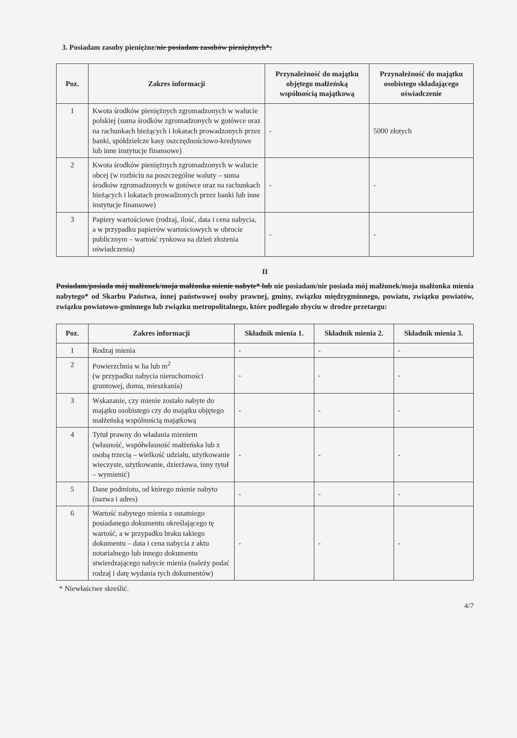3. Posiadam zasoby pieniężne/nie posiadam zasobów pieniężnych*:
| Poz. | Zakres informacji | Przynależność do majątku objętego małżeńską wspólnością majątkową | Przynależność do majątku osobistego składającego oświadczenie |
| --- | --- | --- | --- |
| 1 | Kwota środków pieniężnych zgromadzonych w walucie polskiej (suma środków zgromadzonych w gotówce oraz na rachunkach bieżących i lokatach prowadzonych przez banki, spółdzielcze kasy oszczędnościowo-kredytowe lub inne instytucje finansowe) | - | 5000 złotych |
| 2 | Kwota środków pieniężnych zgromadzonych w walucie obcej (w rozbiciu na poszczególne waluty – suma środków zgromadzonych w gotówce oraz na rachunkach bieżących i lokatach prowadzonych przez banki lub inne instytucje finansowe) | - | - |
| 3 | Papiery wartościowe (rodzaj, ilość, data i cena nabycia, a w przypadku papierów wartościowych w obrocie publicznym – wartość rynkowa na dzień złożenia oświadczenia) | - | - |
II
Posiadam/posiada mój małżonek/moja małżonka mienie nabyte* lub nie posiadam/nie posiada mój małżonek/moja małżonka mienia nabytego* od Skarbu Państwa, innej państwowej osoby prawnej, gminy, związku międzygminnego, powiatu, związku powiatów, związku powiatowo-gminnego lub związku metropolitalnego, które podlegało zbyciu w drodze przetargu:
| Poz. | Zakres informacji | Składnik mienia 1. | Składnik mienia 2. | Składnik mienia 3. |
| --- | --- | --- | --- | --- |
| 1 | Rodzaj mienia | - | - | - |
| 2 | Powierzchnia w ha lub m<sup>2</sup> (w przypadku nabycia nieruchomości gruntowej, domu, mieszkania) | - | - | - |
| 3 | Wskazanie, czy mienie zostało nabyte do majątku osobistego czy do majątku objętego małżeńską wspólnością majątkową | - | - | - |
| 4 | Tytuł prawny do władania mieniem (własność, współwłasność małżeńska lub z osobą trzecią – wielkość udziału, użytkowanie wieczyste, użytkowanie, dzierżawa, inny tytuł – wymienić) | - | - | - |
| 5 | Dane podmiotu, od którego mienie nabyto (nazwa i adres) | - | - | - |
| 6 | Wartość nabytego mienia z ostatniego posiadanego dokumentu określającego tę wartość, a w przypadku braku takiego dokumentu – data i cena nabycia z aktu notarialnego lub innego dokumentu stwierdzającego nabycie mienia (należy podać rodzaj i datę wydania tych dokumentów) | - | - | - |
* Niewłaściwe skreślić.
4/7